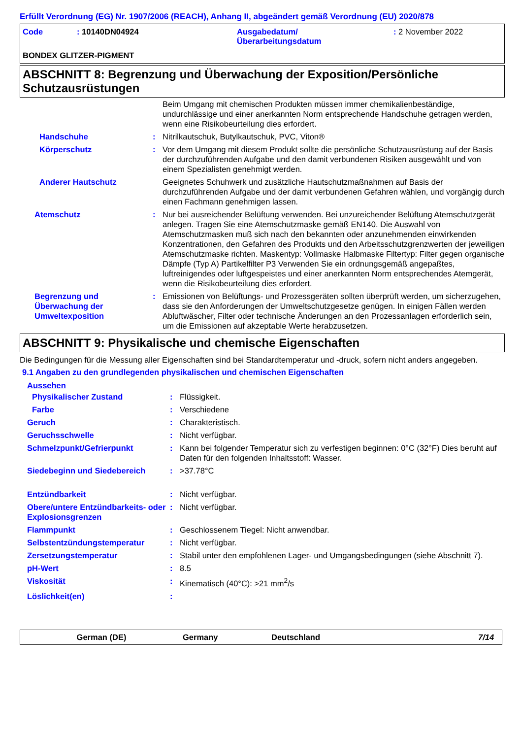Erfüllt Verordnung (EG) Nr. 1907/2006 (REACH), Anhang II, abgeändert gemäß Verordnung (EU) 2020/878
| Code | : 10140DN04924 | Ausgabedatum/ Überarbeitungsdatum | : 2 November 2022 |
BONDEX GLITZER-PIGMENT
ABSCHNITT 8: Begrenzung und Überwachung der Exposition/Persönliche Schutzausrüstungen
| | | Beim Umgang mit chemischen Produkten müssen immer chemikalienbeständige, undurchlässige und einer anerkannten Norm entsprechende Handschuhe getragen werden, wenn eine Risikobeurteilung dies erfordert. |
| Handschuhe | : | Nitrilkautschuk, Butylkautschuk, PVC, Viton® |
| Körperschutz | : | Vor dem Umgang mit diesem Produkt sollte die persönliche Schutzausrüstung auf der Basis der durchzuführenden Aufgabe und den damit verbundenen Risiken ausgewählt und von einem Spezialisten genehmigt werden. |
| Anderer Hautschutz | | Geeignetes Schuhwerk und zusätzliche Hautschutzmaßnahmen auf Basis der durchzuführenden Aufgabe und der damit verbundenen Gefahren wählen, und vorgängig durch einen Fachmann genehmigen lassen. |
| Atemschutz | : | Nur bei ausreichender Belüftung verwenden. Bei unzureichender Belüftung Atemschutzgerät anlegen. Tragen Sie eine Atemschutzmaske gemäß EN140. Die Auswahl von Atemschutzmasken muß sich nach den bekannten oder anzunehmenden einwirkenden Konzentrationen, den Gefahren des Produkts und den Arbeitsschutzgrenzwerten der jeweiligen Atemschutzmaske richten. Maskentyp: Vollmaske Halbmaske Filtertyp: Filter gegen organische Dämpfe (Typ A) Partikelfilter P3 Verwenden Sie ein ordnungsgemäß angepaßtes, luftreinigendes oder luftgespeistes und einer anerkannten Norm entsprechendes Atemgerät, wenn die Risikobeurteilung dies erfordert. |
| Begrenzung und Überwachung der Umweltexposition | : | Emissionen von Belüftungs- und Prozessgeräten sollten überprüft werden, um sicherzugehen, dass sie den Anforderungen der Umweltschutzgesetze genügen. In einigen Fällen werden Abluftwäscher, Filter oder technische Änderungen an den Prozessanlagen erforderlich sein, um die Emissionen auf akzeptable Werte herabzusetzen. |
ABSCHNITT 9: Physikalische und chemische Eigenschaften
Die Bedingungen für die Messung aller Eigenschaften sind bei Standardtemperatur und -druck, sofern nicht anders angegeben.
9.1 Angaben zu den grundlegenden physikalischen und chemischen Eigenschaften
Aussehen
| Physikalischer Zustand | : | Flüssigkeit. |
| Farbe | : | Verschiedene |
| Geruch | : | Charakteristisch. |
| Geruchsschwelle | : | Nicht verfügbar. |
| Schmelzpunkt/Gefrierpunkt | : | Kann bei folgender Temperatur sich zu verfestigen beginnen: 0°C (32°F) Dies beruht auf Daten für den folgenden Inhaltsstoff: Wasser. |
| Siedebeginn und Siedebereich | : | >37.78°C |
| Entzündbarkeit | : | Nicht verfügbar. |
| Obere/untere Entzündbarkeits- oder Explosionsgrenzen | : | Nicht verfügbar. |
| Flammpunkt | : | Geschlossenem Tiegel: Nicht anwendbar. |
| Selbstentzündungstemperatur | : | Nicht verfügbar. |
| Zersetzungstemperatur | : | Stabil unter den empfohlenen Lager- und Umgangsbedingungen (siehe Abschnitt 7). |
| pH-Wert | : | 8.5 |
| Viskosität | : | Kinematisch (40°C): >21 mm<sup>2</sup>/s |
| Löslichkeit(en) | : | |
German (DE) Germany Deutschland 7/14